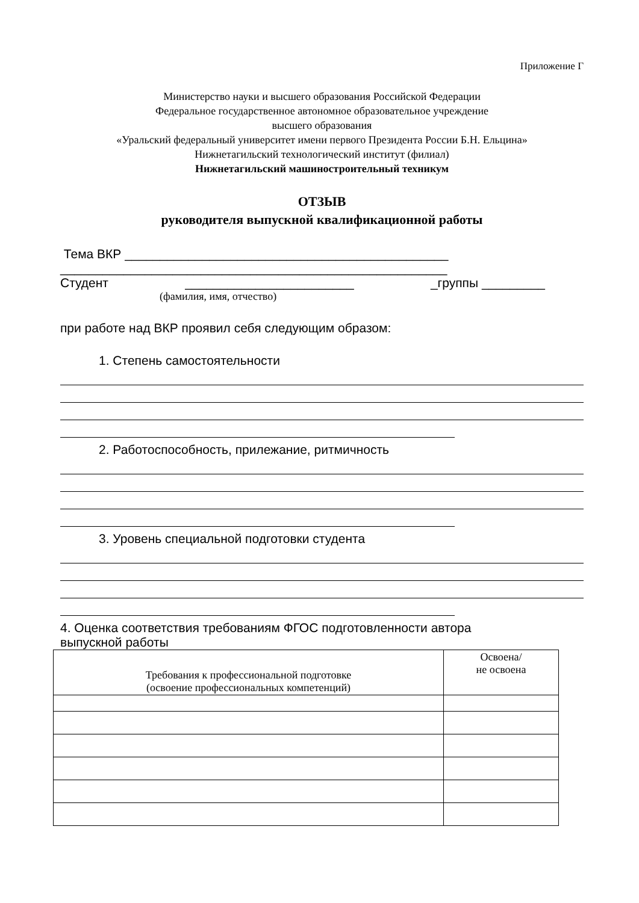Приложение Г
Министерство науки и высшего образования Российской Федерации
Федеральное государственное автономное образовательное учреждение
высшего образования
«Уральский федеральный университет имени первого Президента России Б.Н. Ельцина»
Нижнетагильский технологический институт (филиал)
Нижнетагильский машиностроительный техникум
ОТЗЫВ
руководителя выпускной квалификационной работы
Тема ВКР ______________________________________________
_______________________________________________________
Студент ________________________ _группы _________
(фамилия, имя, отчество)
при работе над ВКР проявил себя следующим образом:
1. Степень самостоятельности
2. Работоспособность, прилежание, ритмичность
3. Уровень специальной подготовки студента
4. Оценка соответствия требованиям ФГОС подготовленности автора
выпускной работы
| Требования к профессиональной подготовке (освоение профессиональных компетенций) | Освоена/ не освоена |
| --- | --- |